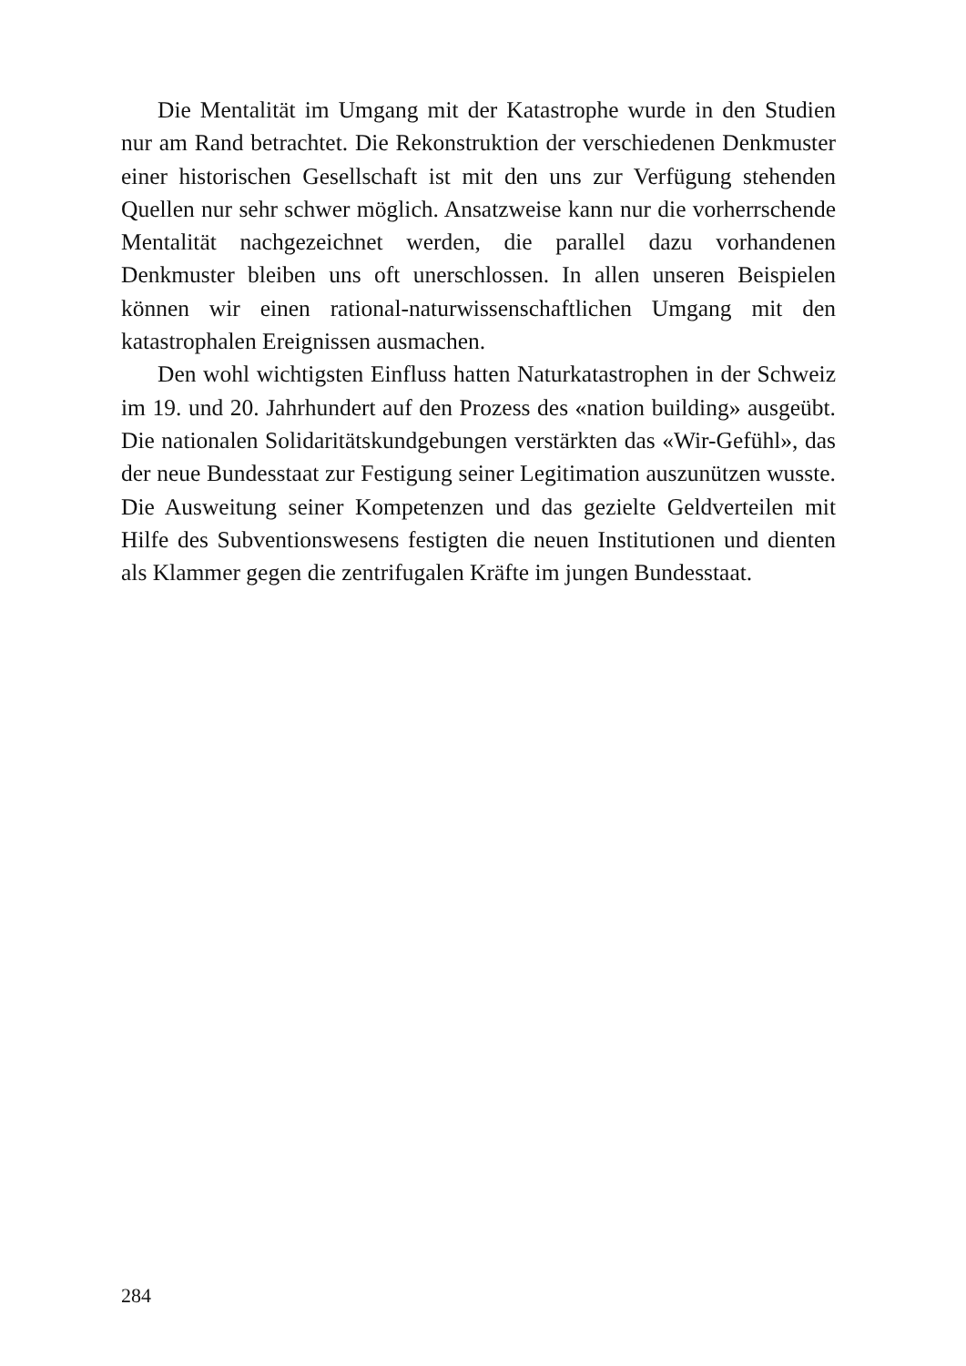Die Mentalität im Umgang mit der Katastrophe wurde in den Studien nur am Rand betrachtet. Die Rekonstruktion der verschiedenen Denkmuster einer historischen Gesellschaft ist mit den uns zur Verfügung stehenden Quellen nur sehr schwer möglich. Ansatzweise kann nur die vorherrschende Mentalität nachgezeichnet werden, die parallel dazu vorhandenen Denkmuster bleiben uns oft unerschlossen. In allen unseren Beispielen können wir einen rational-naturwissenschaftlichen Umgang mit den katastrophalen Ereignissen ausmachen.
Den wohl wichtigsten Einfluss hatten Naturkatastrophen in der Schweiz im 19. und 20. Jahrhundert auf den Prozess des «nation building» ausgeübt. Die nationalen Solidaritätskundgebungen verstärkten das «Wir-Gefühl», das der neue Bundesstaat zur Festigung seiner Legitimation auszunützen wusste. Die Ausweitung seiner Kompetenzen und das gezielte Geldverteilen mit Hilfe des Subventionswesens festigten die neuen Institutionen und dienten als Klammer gegen die zentrifugalen Kräfte im jungen Bundesstaat.
284